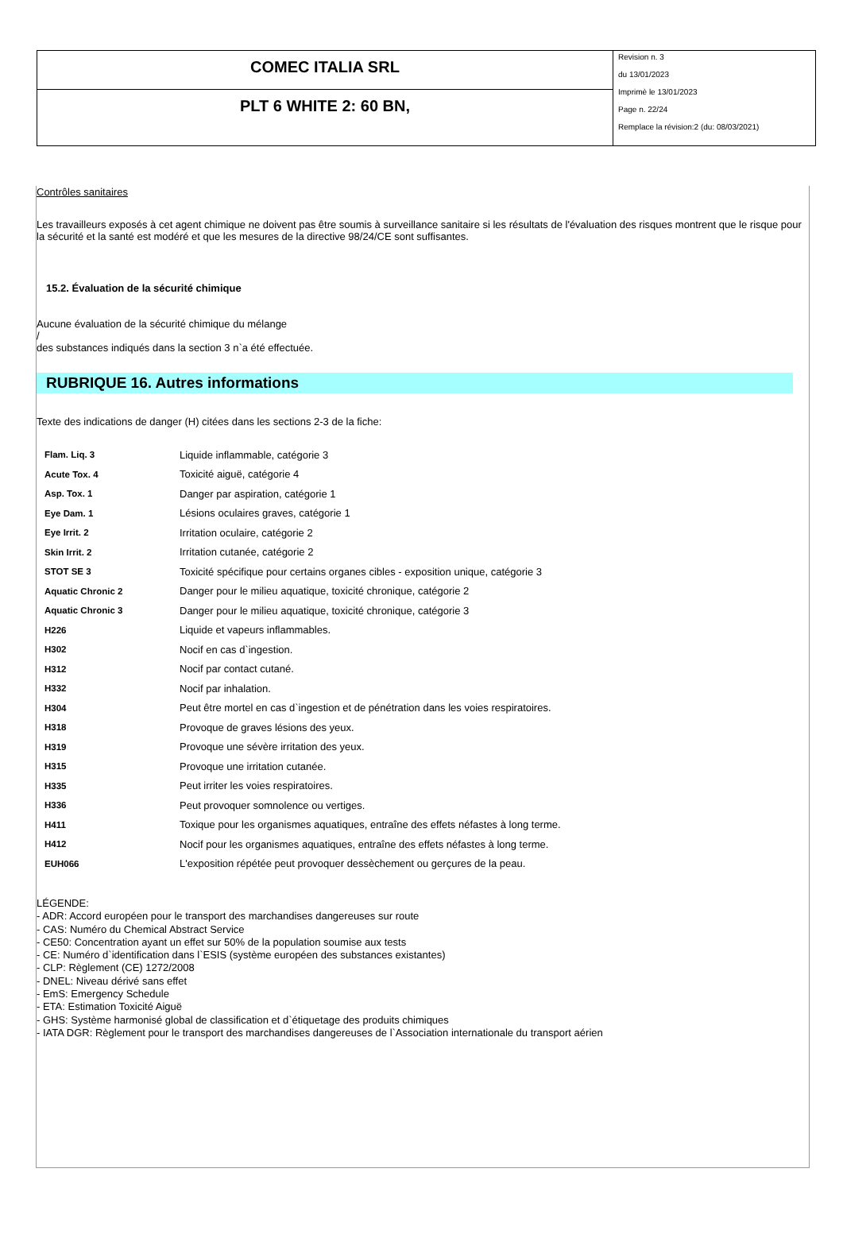COMEC ITALIA SRL
PLT 6 WHITE 2: 60 BN,
Revision n. 3
du 13/01/2023
Imprimè le 13/01/2023
Page n. 22/24
Remplace la révision:2 (du: 08/03/2021)
Contrôles sanitaires
Les travailleurs exposés à cet agent chimique ne doivent pas être soumis à surveillance sanitaire si les résultats de l'évaluation des risques montrent que le risque pour la sécurité et la santé est modéré et que les mesures de la directive 98/24/CE sont suffisantes.
15.2. Évaluation de la sécurité chimique
Aucune évaluation de la sécurité chimique du mélange
/
des substances indiqués dans la section 3 n`a été effectuée.
RUBRIQUE 16. Autres informations
Texte des indications de danger (H) citées dans les sections 2-3 de la fiche:
| Flam. Liq. 3 | Liquide inflammable, catégorie 3 |
| Acute Tox. 4 | Toxicité aiguë, catégorie 4 |
| Asp. Tox. 1 | Danger par aspiration, catégorie 1 |
| Eye Dam. 1 | Lésions oculaires graves, catégorie 1 |
| Eye Irrit. 2 | Irritation oculaire, catégorie 2 |
| Skin Irrit. 2 | Irritation cutanée, catégorie 2 |
| STOT SE 3 | Toxicité spécifique pour certains organes cibles - exposition unique, catégorie 3 |
| Aquatic Chronic 2 | Danger pour le milieu aquatique, toxicité chronique, catégorie 2 |
| Aquatic Chronic 3 | Danger pour le milieu aquatique, toxicité chronique, catégorie 3 |
| H226 | Liquide et vapeurs inflammables. |
| H302 | Nocif en cas d`ingestion. |
| H312 | Nocif par contact cutané. |
| H332 | Nocif par inhalation. |
| H304 | Peut être mortel en cas d`ingestion et de pénétration dans les voies respiratoires. |
| H318 | Provoque de graves lésions des yeux. |
| H319 | Provoque une sévère irritation des yeux. |
| H315 | Provoque une irritation cutanée. |
| H335 | Peut irriter les voies respiratoires. |
| H336 | Peut provoquer somnolence ou vertiges. |
| H411 | Toxique pour les organismes aquatiques, entraîne des effets néfastes à long terme. |
| H412 | Nocif pour les organismes aquatiques, entraîne des effets néfastes à long terme. |
| EUH066 | L'exposition répétée peut provoquer dessèchement ou gerçures de la peau. |
LÉGENDE:
- ADR: Accord européen pour le transport des marchandises dangereuses sur route
- CAS: Numéro du Chemical Abstract Service
- CE50: Concentration ayant un effet sur 50% de la population soumise aux tests
- CE: Numéro d`identification dans l`ESIS (système européen des substances existantes)
- CLP: Règlement (CE) 1272/2008
- DNEL: Niveau dérivé sans effet
- EmS: Emergency Schedule
- ETA: Estimation Toxicité Aiguë
- GHS: Système harmonisé global de classification et d`étiquetage des produits chimiques
- IATA DGR: Règlement pour le transport des marchandises dangereuses de l`Association internationale du transport aérien